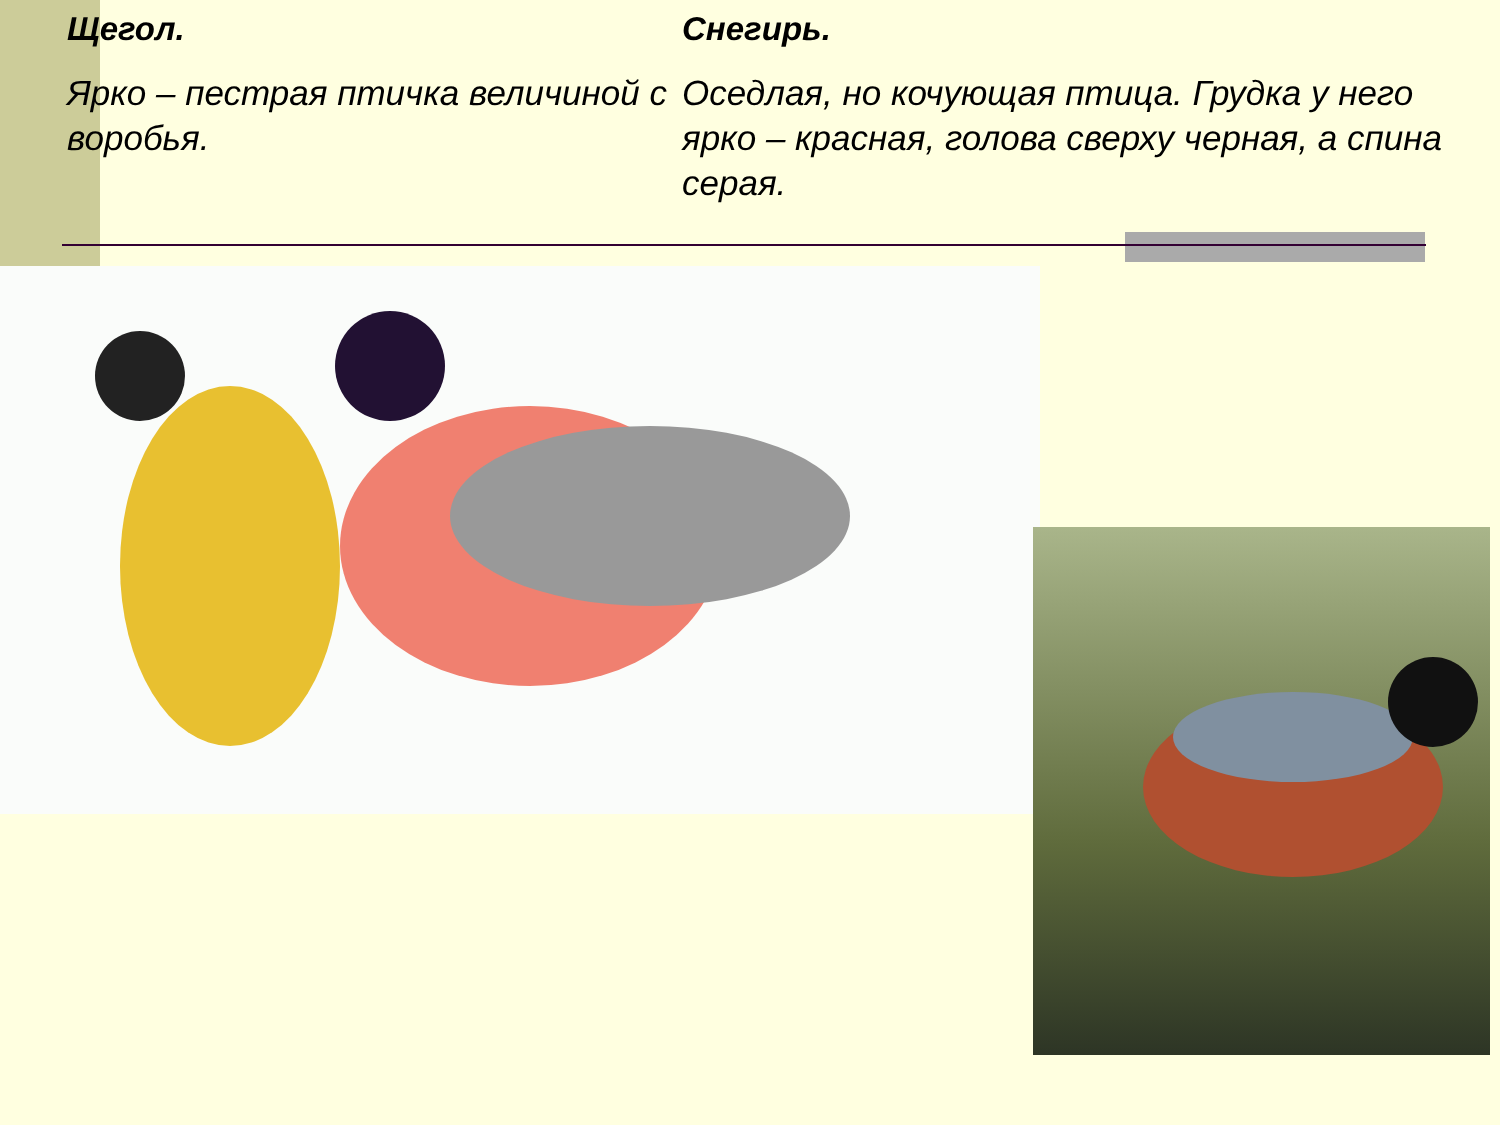Щегол.
Ярко – пестрая птичка величиной с воробья.
Снегирь.
Оседлая, но кочующая птица. Грудка у него ярко – красная, голова сверху черная, а спина серая.